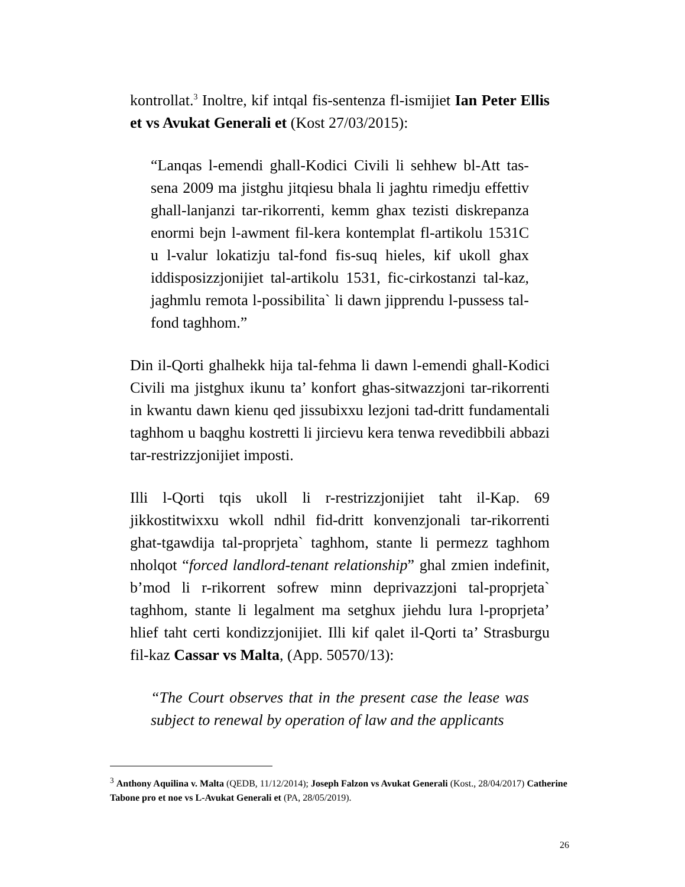kontrollat.<sup>3</sup> Inoltre, kif intqal fis-sentenza fl-ismijiet Ian Peter Ellis et vs Avukat Generali et (Kost 27/03/2015):
“Lanqas l-emendi ghall-Kodici Civili li sehhew bl-Att tas-sena 2009 ma jistghu jitqiesu bhala li jaghtu rimedju effettiv ghall-lanjanzi tar-rikorrenti, kemm ghax tezisti diskrepanza enormi bejn l-awment fil-kera kontemplat fl-artikolu 1531C u l-valur lokatizju tal-fond fis-suq hieles, kif ukoll ghax iddisposizzjonijiet tal-artikolu 1531, fic-cirkostanzi tal-kaz, jaghmlu remota l-possibilita` li dawn jipprendu l-pussess tal-fond taghhom.”
Din il-Qorti ghalhekk hija tal-fehma li dawn l-emendi ghall-Kodici Civili ma jistghux ikunu ta’ konfort ghas-sitwazzjoni tar-rikorrenti in kwantu dawn kienu qed jissubixxu lezjoni tad-dritt fundamentali taghhom u baqghu kostretti li jircievu kera tenwa revedibbili abbazi tar-restrizzjonijiet imposti.
Illi l-Qorti tqis ukoll li r-restrizzjonijiet taht il-Kap. 69 jikkostitwixxu wkoll ndhil fid-dritt konvenzjonali tar-rikorrenti ghat-tgawdija tal-proprjeta` taghhom, stante li permezz taghhom nholqot “forced landlord-tenant relationship” ghal zmien indefinit, b’mod li r-rikorrent sofrew minn deprivazzjoni tal-proprjeta` taghhom, stante li legalment ma setghux jiehdu lura l-proprjeta’ hlief taht certi kondizzjonijiet. Illi kif qalet il-Qorti ta’ Strasburgu fil-kaz Cassar vs Malta, (App. 50570/13):
“The Court observes that in the present case the lease was subject to renewal by operation of law and the applicants
<sup>3</sup> Anthony Aquilina v. Malta (QEDB, 11/12/2014); Joseph Falzon vs Avukat Generali (Kost., 28/04/2017) Catherine Tabone pro et noe vs L-Avukat Generali et (PA, 28/05/2019).
26